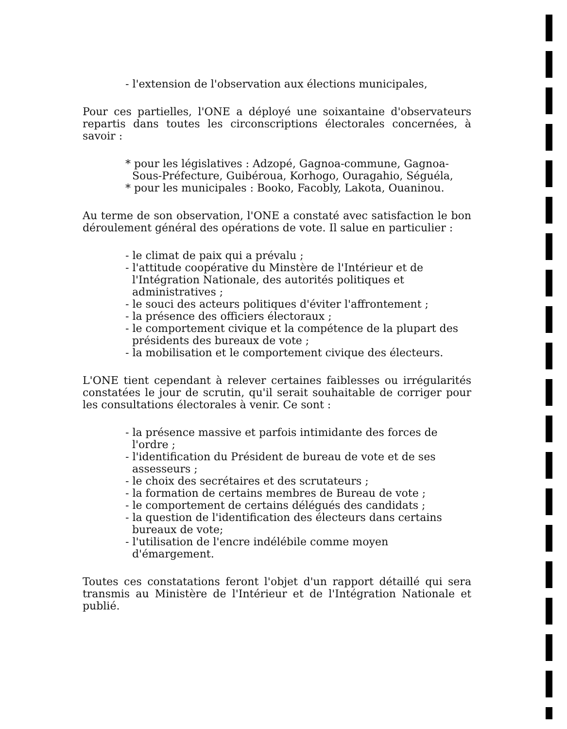- l'extension de l'observation aux élections municipales,
Pour ces partielles, l'ONE a déployé une soixantaine d'observateurs repartis dans toutes les circonscriptions électorales concernées, à savoir :
* pour les législatives : Adzopé, Gagnoa-commune, Gagnoa-Sous-Préfecture, Guibéroua, Korhogo, Ouragahio, Séguéla,
* pour les municipales : Booko, Facobly, Lakota, Ouaninou.
Au terme de son observation, l'ONE a constaté avec satisfaction le bon déroulement général des opérations de vote. Il salue en particulier :
- le climat de paix qui a prévalu ;
- l'attitude coopérative du Minstère de l'Intérieur et de l'Intégration Nationale, des autorités politiques et administratives ;
- le souci des acteurs politiques d'éviter l'affrontement ;
- la présence des officiers électoraux ;
- le comportement civique et la compétence de la plupart des présidents des bureaux de vote ;
- la mobilisation et le comportement civique des électeurs.
L'ONE tient cependant à relever certaines faiblesses ou irrégularités constatées le jour de scrutin, qu'il serait souhaitable de corriger pour les consultations électorales à venir. Ce sont :
- la présence massive et parfois intimidante des forces de l'ordre ;
- l'identification du Président de bureau de vote et de ses assesseurs ;
- le choix des secrétaires et des scrutateurs ;
- la formation de certains membres de Bureau de vote ;
- le comportement de certains délégués des candidats ;
- la question de l'identification des électeurs dans certains bureaux de vote;
- l'utilisation de l'encre indélébile comme moyen d'émargement.
Toutes ces constatations feront l'objet d'un rapport détaillé qui sera transmis au Ministère de l'Intérieur et de l'Intégration Nationale et publié.